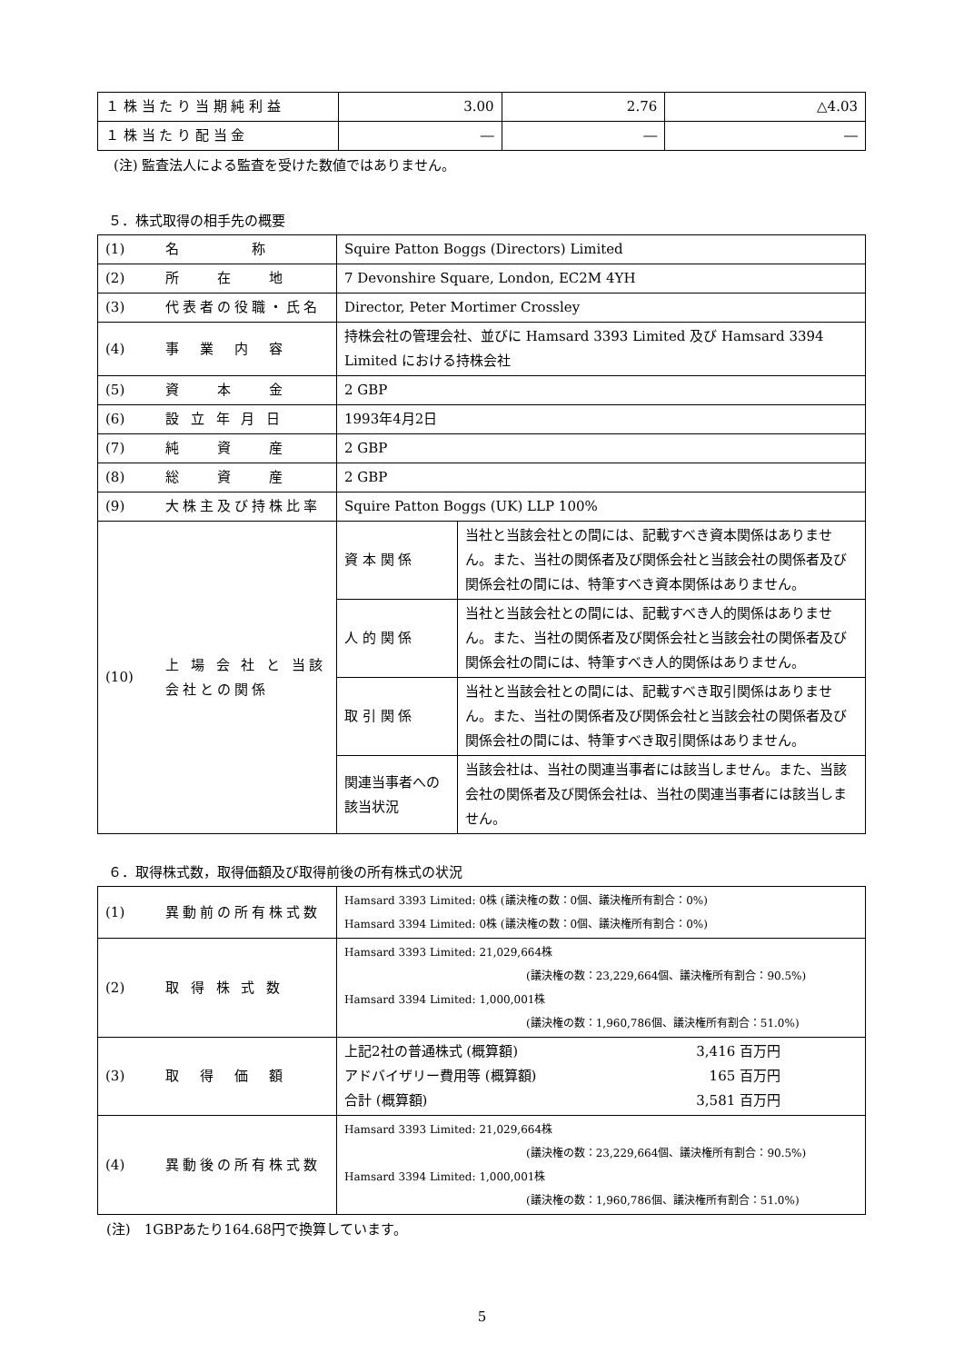| １ 株 当 た り 当 期 純 利 益 | 3.00 | 2.76 | △4.03 |
| １ 株 当 た り 配 当 金 | ― | ― | ― |
(注) 監査法人による監査を受けた数値ではありません。
５．株式取得の相手先の概要
| (1) | 名 称 | Squire Patton Boggs (Directors) Limited | |
| (2) | 所 在 地 | 7 Devonshire Square, London, EC2M 4YH | |
| (3) | 代表者の役職・氏名 | Director, Peter Mortimer Crossley | |
| (4) | 事 業 内 容 | 持株会社の管理会社、並びに Hamsard 3393 Limited 及び Hamsard 3394 Limited における持株会社 | |
| (5) | 資 本 金 | 2 GBP | |
| (6) | 設 立 年 月 日 | 1993年4月2日 | |
| (7) | 純 資 産 | 2 GBP | |
| (8) | 総 資 産 | 2 GBP | |
| (9) | 大株主及び持株比率 | Squire Patton Boggs (UK) LLP 100% | |
| (10) | 上 場 会 社 と 当該会社との関係 | 資 本 関 係 | 当社と当該会社との間には、記載すべき資本関係はありません。また、当社の関係者及び関係会社と当該会社の関係者及び関係会社の間には、特筆すべき資本関係はありません。 |
| | | 人 的 関 係 | 当社と当該会社との間には、記載すべき人的関係はありません。また、当社の関係者及び関係会社と当該会社の関係者及び関係会社の間には、特筆すべき人的関係はありません。 |
| | | 取 引 関 係 | 当社と当該会社との間には、記載すべき取引関係はありません。また、当社の関係者及び関係会社と当該会社の関係者及び関係会社の間には、特筆すべき取引関係はありません。 |
| | | 関連当事者への該当状況 | 当該会社は、当社の関連当事者には該当しません。また、当該会社の関係者及び関係会社は、当社の関連当事者には該当しません。 |
６．取得株式数，取得価額及び取得前後の所有株式の状況
| (1) | 異動前の所有株式数 | Hamsard 3393 Limited: 0株 (議決権の数：0個、議決権所有割合：0%) Hamsard 3394 Limited: 0株 (議決権の数：0個、議決権所有割合：0%) |
| (2) | 取 得 株 式 数 | Hamsard 3393 Limited: 21,029,664株 (議決権の数：23,229,664個、議決権所有割合：90.5%) Hamsard 3394 Limited: 1,000,001株 (議決権の数：1,960,786個、議決権所有割合：51.0%) |
| (3) | 取 得 価 額 | / 上記2社の普通株式 (概算額) / 3,416 百万円 / / アドバイザリー費用等 (概算額) / 165 百万円 / / 合計 (概算額) / 3,581 百万円 / |
| (4) | 異動後の所有株式数 | Hamsard 3393 Limited: 21,029,664株 (議決権の数：23,229,664個、議決権所有割合：90.5%) Hamsard 3394 Limited: 1,000,001株 (議決権の数：1,960,786個、議決権所有割合：51.0%) |
(注)　1GBPあたり164.68円で換算しています。
5